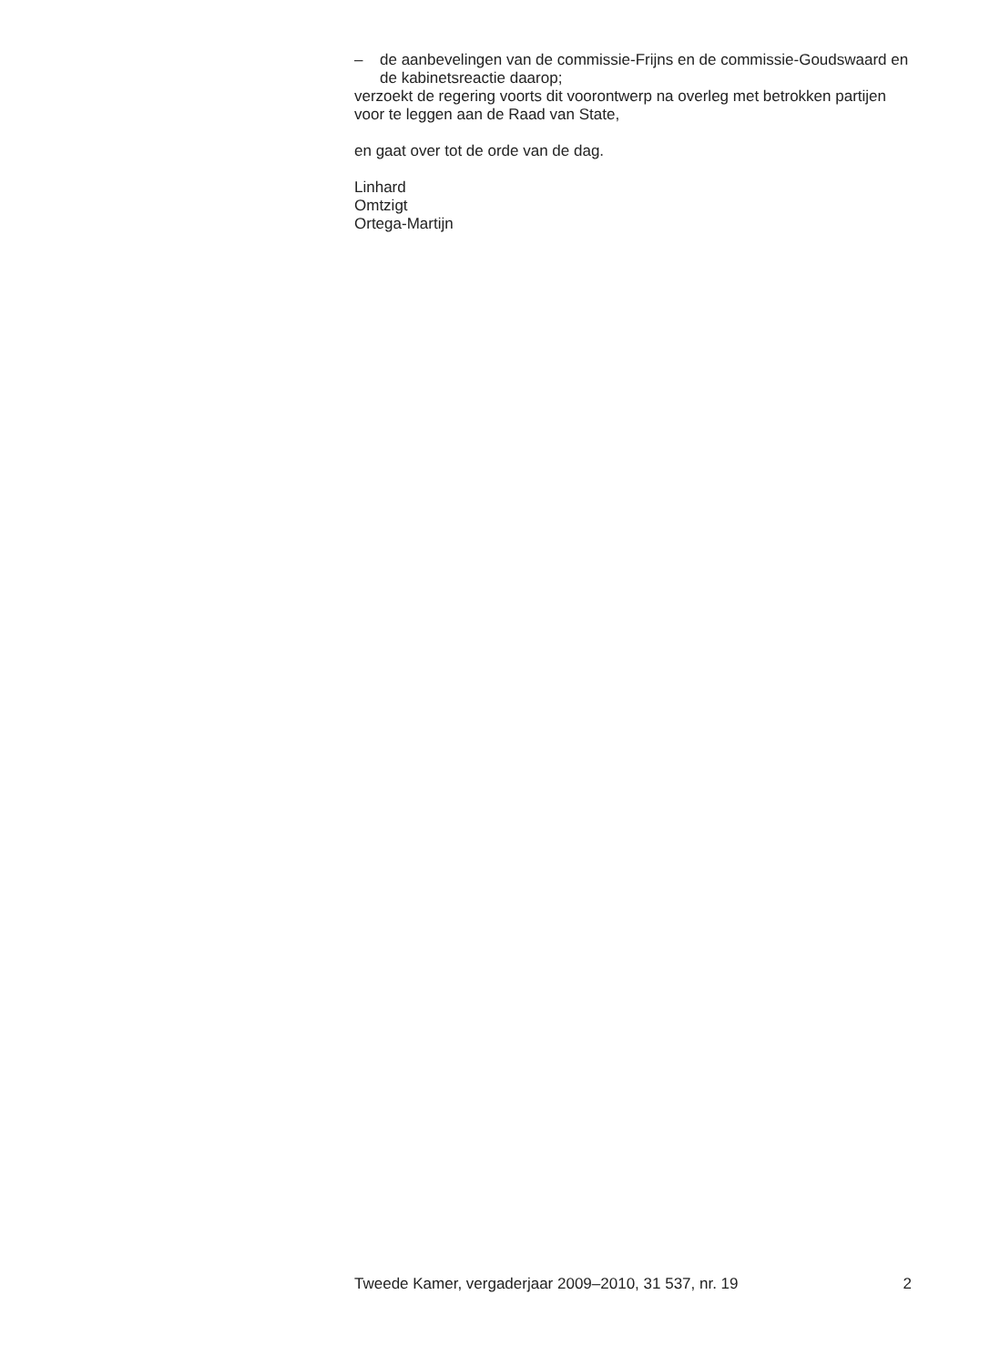– de aanbevelingen van de commissie-Frijns en de commissie-Goudswaard en de kabinetsreactie daarop;
verzoekt de regering voorts dit voorontwerp na overleg met betrokken partijen voor te leggen aan de Raad van State,
en gaat over tot de orde van de dag.
Linhard
Omtzigt
Ortega-Martijn
Tweede Kamer, vergaderjaar 2009–2010, 31 537, nr. 19 2